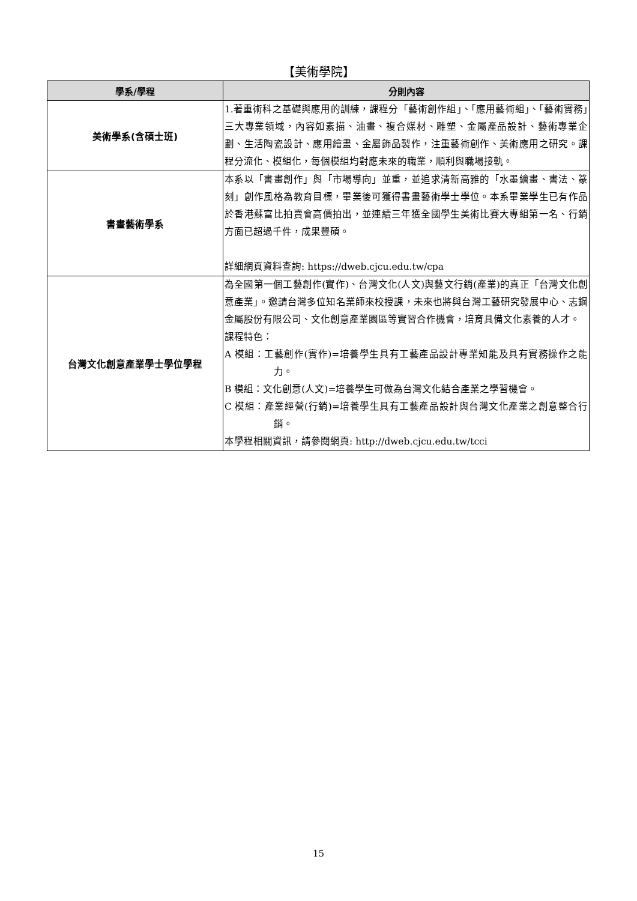【美術學院】
| 學系/學程 | 分則內容 |
| --- | --- |
| 美術學系(含碩士班) | 1.著重術科之基礎與應用的訓練，課程分「藝術創作組」、「應用藝術組」、「藝術實務」三大專業領域，內容如素描、油畫、複合媒材、雕塑、金屬產品設計、藝術專業企劃、生活陶瓷設計、應用繪畫、金屬飾品製作，注重藝術創作、美術應用之研究。課程分流化、模組化，每個模組均對應未來的職業，順利與職場接軌。 |
| 書畫藝術學系 | 本系以「書畫創作」與「市場導向」並重，並追求清新高雅的「水墨繪畫、書法、篆刻」創作風格為教育目標，畢業後可獲得書畫藝術學士學位。本系畢業學生已有作品於香港蘇富比拍賣會高價拍出，並連續三年獲全國學生美術比賽大專組第一名、行銷方面已超過千件，成果豐碩。 詳細網頁資料查詢: https://dweb.cjcu.edu.tw/cpa |
| 台灣文化創意產業學士學位學程 | 為全國第一個工藝創作(實作)、台灣文化(人文)與藝文行銷(產業)的真正「台灣文化創意產業」。邀請台灣多位知名業師來校授課，未來也將與台灣工藝研究發展中心、志鋼金屬股份有限公司、文化創意產業園區等實習合作機會，培育具備文化素養的人才。 課程特色： A 模組：工藝創作(實作)=培養學生具有工藝產品設計專業知能及具有實務操作之能力。 B 模組：文化創意(人文)=培養學生可做為台灣文化結合產業之學習機會。 C 模組：產業經營(行銷)=培養學生具有工藝產品設計與台灣文化產業之創意整合行銷。 本學程相關資訊，請參閱網頁: http://dweb.cjcu.edu.tw/tcci |
15